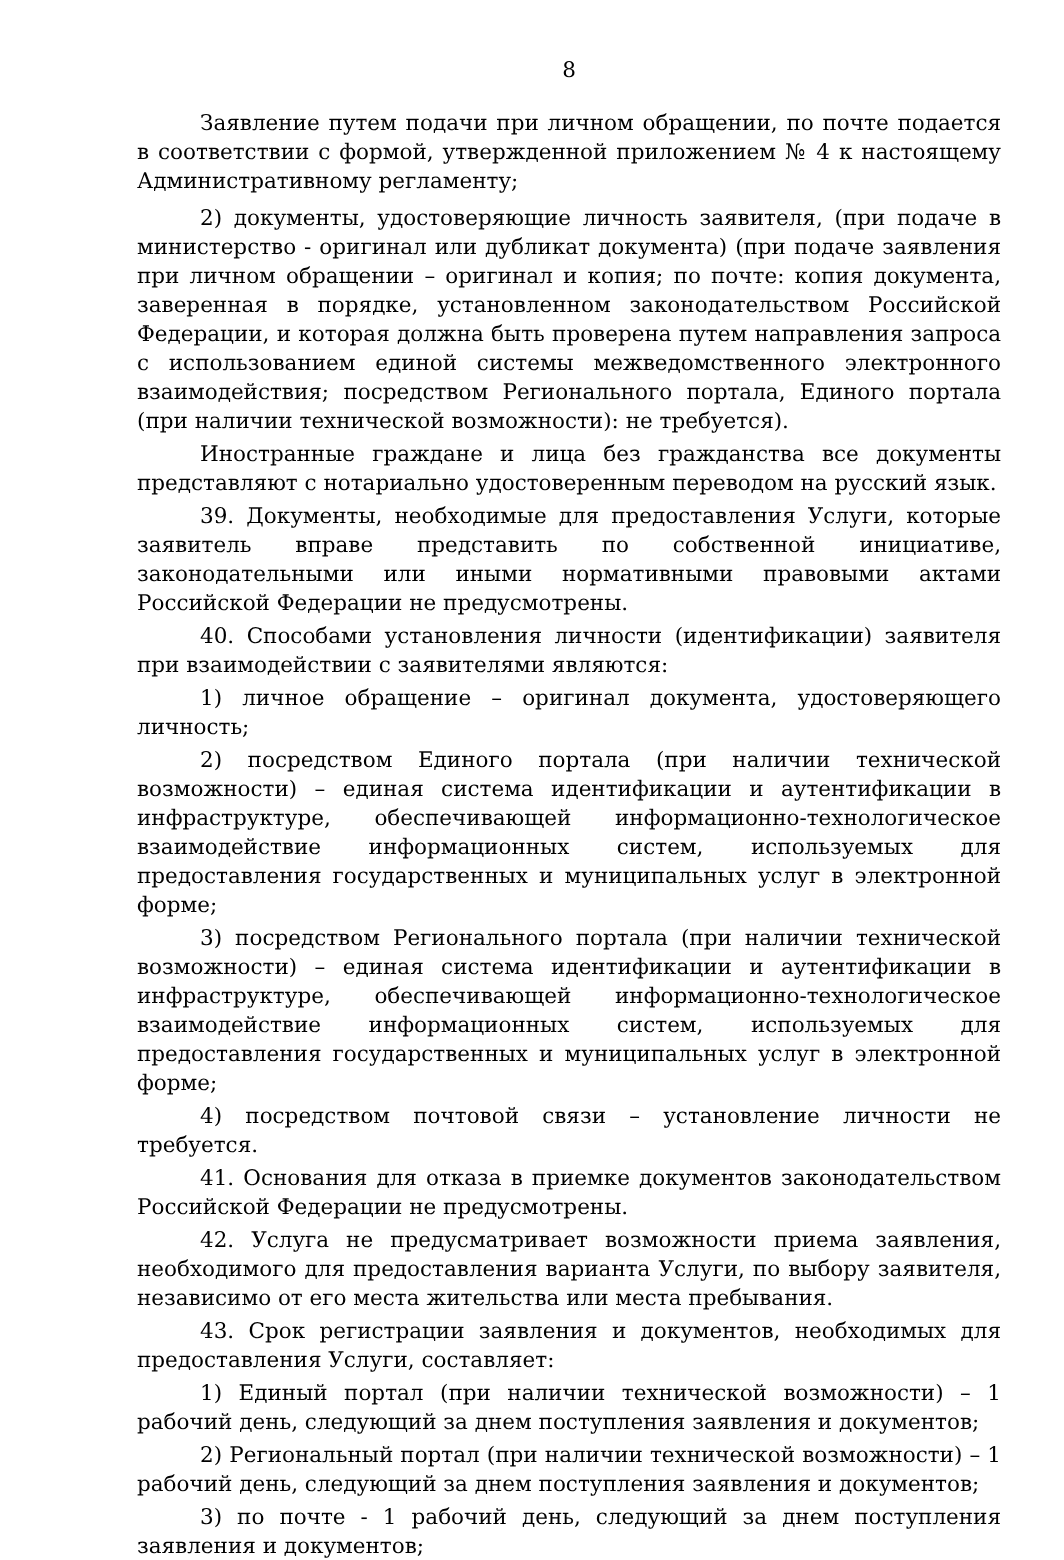8
Заявление путем подачи при личном обращении, по почте подается в соответствии с формой, утвержденной приложением № 4 к настоящему Административному регламенту;
2) документы, удостоверяющие личность заявителя, (при подаче в министерство - оригинал или дубликат документа) (при подаче заявления при личном обращении – оригинал и копия; по почте: копия документа, заверенная в порядке, установленном законодательством Российской Федерации, и которая должна быть проверена путем направления запроса с использованием единой системы межведомственного электронного взаимодействия; посредством Регионального портала, Единого портала (при наличии технической возможности): не требуется).
Иностранные граждане и лица без гражданства все документы представляют с нотариально удостоверенным переводом на русский язык.
39. Документы, необходимые для предоставления Услуги, которые заявитель вправе представить по собственной инициативе, законодательными или иными нормативными правовыми актами Российской Федерации не предусмотрены.
40. Способами установления личности (идентификации) заявителя при взаимодействии с заявителями являются:
1) личное обращение – оригинал документа, удостоверяющего личность;
2) посредством Единого портала (при наличии технической возможности) – единая система идентификации и аутентификации в инфраструктуре, обеспечивающей информационно-технологическое взаимодействие информационных систем, используемых для предоставления государственных и муниципальных услуг в электронной форме;
3) посредством Регионального портала (при наличии технической возможности) – единая система идентификации и аутентификации в инфраструктуре, обеспечивающей информационно-технологическое взаимодействие информационных систем, используемых для предоставления государственных и муниципальных услуг в электронной форме;
4) посредством почтовой связи – установление личности не требуется.
41. Основания для отказа в приемке документов законодательством Российской Федерации не предусмотрены.
42. Услуга не предусматривает возможности приема заявления, необходимого для предоставления варианта Услуги, по выбору заявителя, независимо от его места жительства или места пребывания.
43. Срок регистрации заявления и документов, необходимых для предоставления Услуги, составляет:
1) Единый портал (при наличии технической возможности) – 1 рабочий день, следующий за днем поступления заявления и документов;
2) Региональный портал (при наличии технической возможности) – 1 рабочий день, следующий за днем поступления заявления и документов;
3) по почте - 1 рабочий день, следующий за днем поступления заявления и документов;